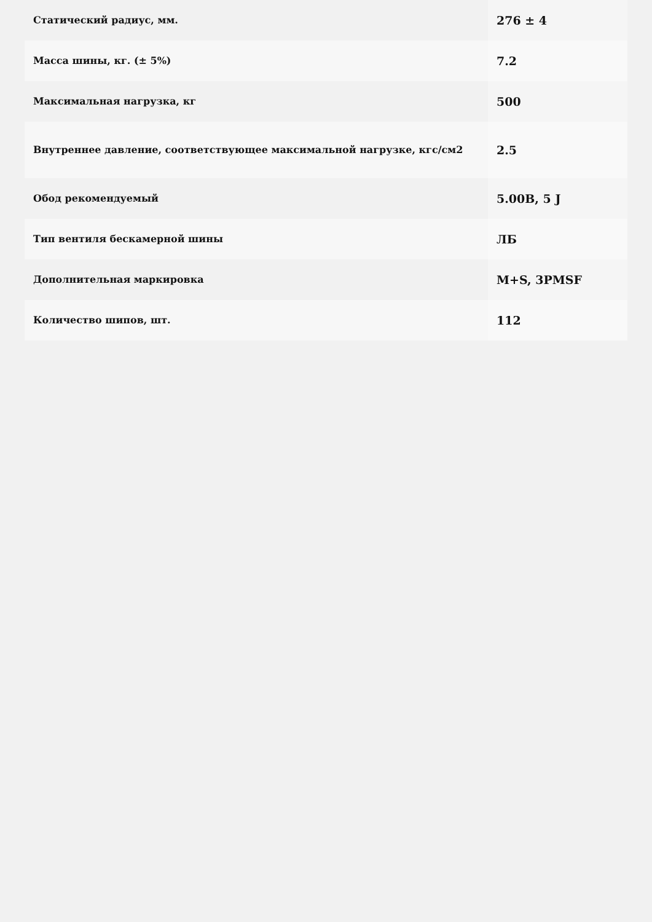| Статический радиус, мм. | 276 ± 4 |
| Масса шины, кг. (± 5%) | 7.2 |
| Максимальная нагрузка, кг | 500 |
| Внутреннее давление, соответствующее максимальной нагрузке, кгс/см2 | 2.5 |
| Обод рекомендуемый | 5.00B, 5 J |
| Тип вентиля бескамерной шины | ЛБ |
| Дополнительная маркировка | M+S, 3PMSF |
| Количество шипов, шт. | 112 |